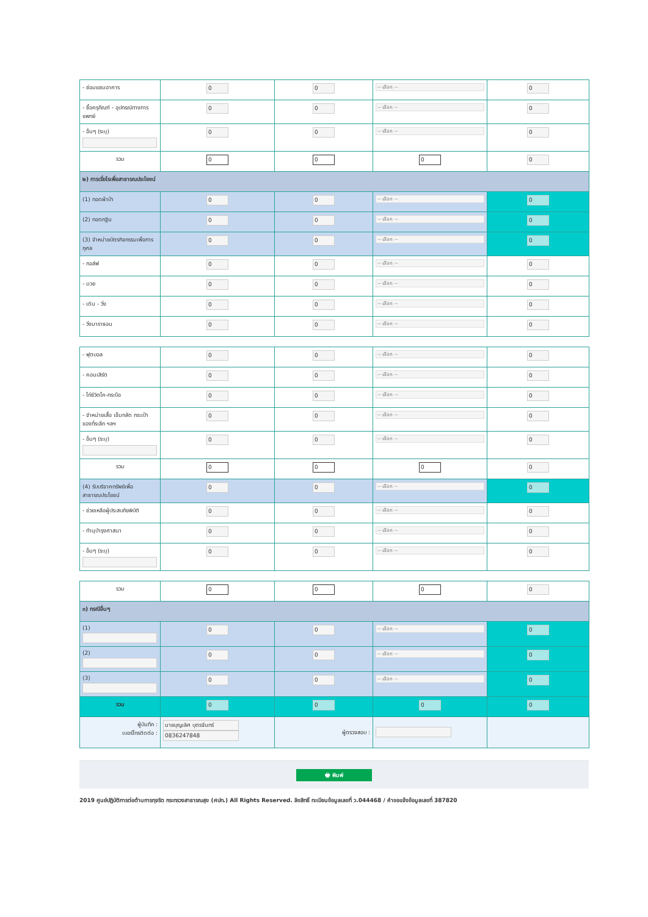| - ซ่อมแซมอาคาร | 0 | 0 | -- เลือก -- | 0 |
| - ซื้อครุภัณฑ์ - อุปกรณ์ทางการแพทย์ | 0 | 0 | -- เลือก -- | 0 |
| - อื่นๆ (ระบุ) | 0 | 0 | -- เลือก -- | 0 |
| รวม | 0 | 0 | 0 | 0 |
| ๒) การเรี่ยไรเพื่อสาธารณประโยชน์ | | | | |
| (1) ทอดผ้าป่า | 0 | 0 | -- เลือก -- | 0 |
| (2) ทอดกฐิน | 0 | 0 | -- เลือก -- | 0 |
| (3) จำหน่ายบัตรกิจกรรมเพื่อการกุศล | 0 | 0 | -- เลือก -- | 0 |
| - กอล์ฟ | 0 | 0 | -- เลือก -- | 0 |
| - มวย | 0 | 0 | -- เลือก -- | 0 |
| - เดิน - วิ่ง | 0 | 0 | -- เลือก -- | 0 |
| - วิ่งมาราธอน | 0 | 0 | -- เลือก -- | 0 |
| - ฟุตบอล | 0 | 0 | -- เลือก -- | 0 |
| - คอนเสิร์ต | 0 | 0 | -- เลือก -- | 0 |
| - ไก่ชีวิตโค-กระบือ | 0 | 0 | -- เลือก -- | 0 |
| - จำหน่ายเสื้อ เข็มกลัด กระเป๋า ของที่ระลึก ฯลฯ | 0 | 0 | -- เลือก -- | 0 |
| - อื่นๆ (ระบุ) | 0 | 0 | -- เลือก -- | 0 |
| รวม | 0 | 0 | 0 | 0 |
| (4) รับบริจาคทรัพย์เพื่อสาธารณประโยชน์ | 0 | 0 | -- เลือก -- | 0 |
| - ช่วยเหลือผู้ประสบภัยพิบัติ | 0 | 0 | -- เลือก -- | 0 |
| - ทำนุบำรุงศาสนา | 0 | 0 | -- เลือก -- | 0 |
| - อื่นๆ (ระบุ) | 0 | 0 | -- เลือก -- | 0 |
| รวม | 0 | 0 | 0 | 0 |
| ๓) กรณีอื่นๆ | | | | |
| (1) | 0 | 0 | -- เลือก -- | 0 |
| (2) | 0 | 0 | -- เลือก -- | 0 |
| (3) | 0 | 0 | -- เลือก -- | 0 |
| รวม | 0 | 0 | 0 | 0 |
| ผู้บันทึก : เบอร์โทรติดต่อ : | นายบุญเลิศ บุตรจันทร์ 0836247848 | ผู้ตรวจสอบ : | | |
🖶 พิมพ์
2019 ศูนย์ปฏิบัติการต่อต้านการทุจริต กระทรวงสาธารณสุข (ศปท.) All Rights Reserved. ลิขสิทธิ์ ทะเบียนข้อมูลเลขที่ ว.044468 / คำขอแจ้งข้อมูลเลขที่ 387820